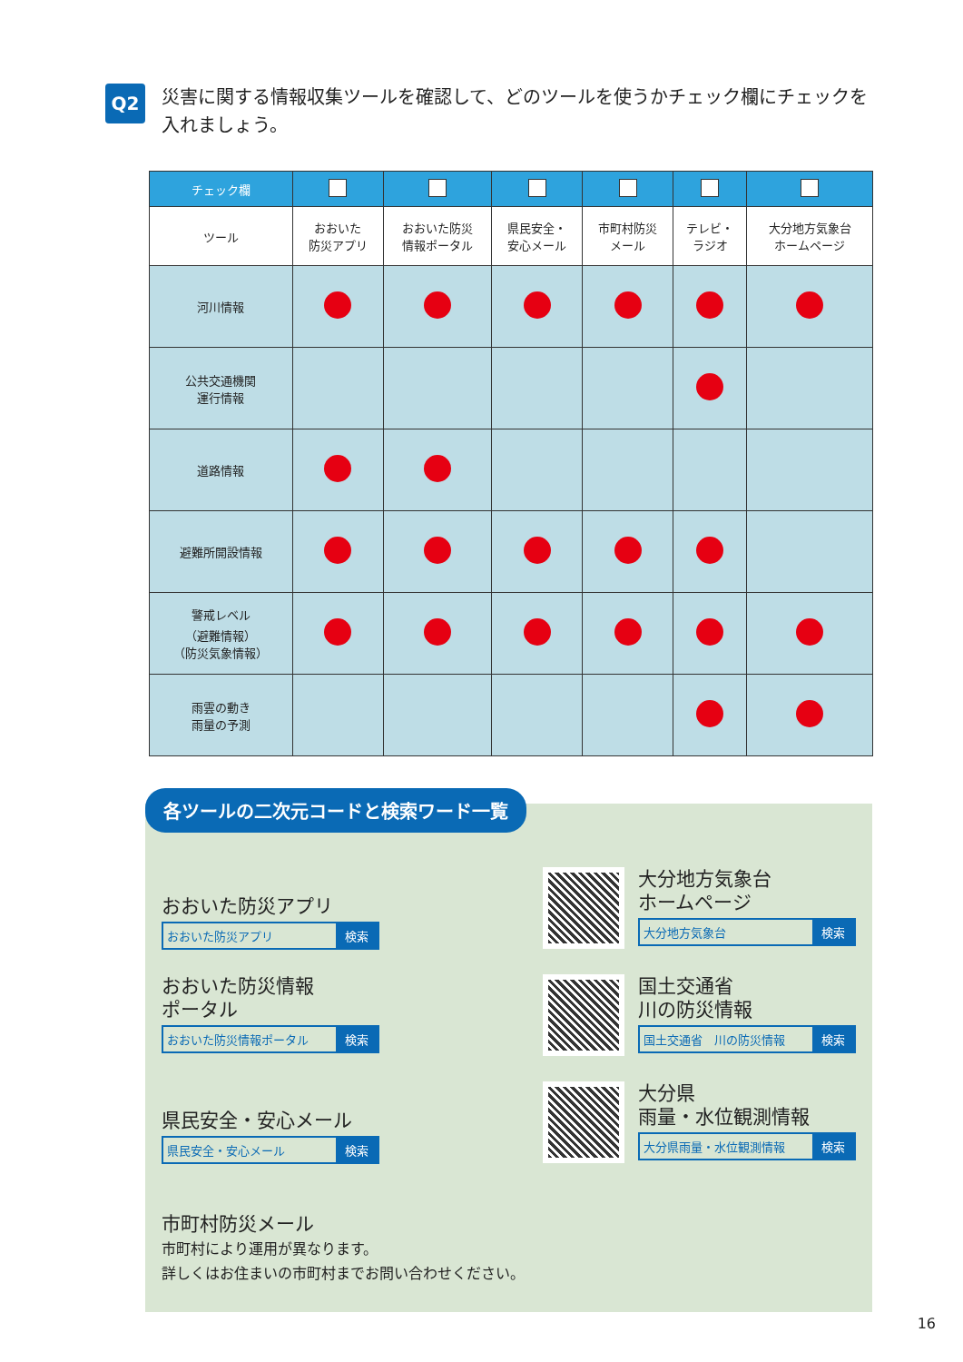Q2
災害に関する情報収集ツールを確認して、どのツールを使うかチェック欄にチェックを入れましょう。
| チェック欄 | | | | | | |
| --- | --- | --- | --- | --- | --- | --- |
| ツール | おおいた 防災アプリ | おおいた防災 情報ポータル | 県民安全・ 安心メール | 市町村防災 メール | テレビ・ ラジオ | 大分地方気象台 ホームページ |
| 河川情報 | | | | | | |
| 公共交通機関 運行情報 | | | | | | |
| 道路情報 | | | | | | |
| 避難所開設情報 | | | | | | |
| 警戒レベル （避難情報） （防災気象情報） | | | | | | |
| 雨雲の動き 雨量の予測 | | | | | | |
各ツールの二次元コードと検索ワード一覧
おおいた防災アプリ
おおいた防災アプリ 検索
大分地方気象台
ホームページ
大分地方気象台 検索
おおいた防災情報
ポータル
おおいた防災情報ポータル 検索
国土交通省
川の防災情報
国土交通省　川の防災情報 検索
県民安全・安心メール
県民安全・安心メール 検索
大分県
雨量・水位観測情報
大分県雨量・水位観測情報 検索
市町村防災メール
市町村により運用が異なります。
詳しくはお住まいの市町村までお問い合わせください。
16